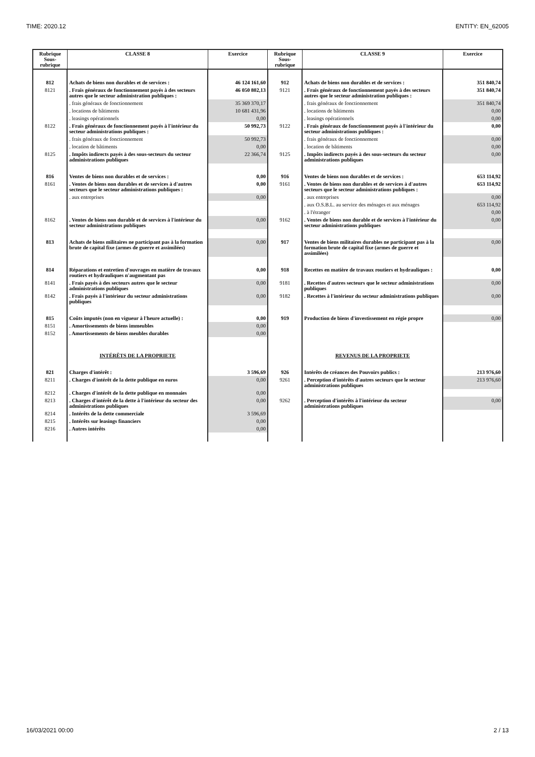TIME: 2020.12 ENTITY: EN_62005
| Rubrique Sous-rubrique | CLASSE 8 | Exercice | Rubrique Sous-rubrique | CLASSE 9 | Exercice |
| --- | --- | --- | --- | --- | --- |
| 812 | Achats de biens non durables et de services : | 46 124 161,60 | 912 | Achats de biens non durables et de services : | 351 840,74 |
| 8121 | . Frais généraux de fonctionnement payés à des secteurs autres que le secteur administration publiques : | 46 050 802,13 | 9121 | . Frais généraux de fonctionnement payés à des secteurs autres que le secteur administration publiques : | 351 840,74 |
| | . frais généraux de fonctionnement | 35 369 370,17 | | . frais généraux de fonctionnement | 351 840,74 |
| | . locations de bâtiments | 10 681 431,96 | | . locations de bâtiments | 0,00 |
| | . leasings opérationnels | 0,00 | | . leasings opérationnels | 0,00 |
| 8122 | . Frais généraux de fonctionnement payés à l'intérieur du secteur administrations publiques : | 50 992,73 | 9122 | . Frais généraux de fonctionnement payés à l'intérieur du secteur administrations publiques : | 0,00 |
| | . frais généraux de fonctionnement | 50 992,73 | | . frais généraux de fonctionnement | 0,00 |
| | . location de bâtiments | 0,00 | | . location de bâtiments | 0,00 |
| 8125 | . Impôts indirects payés à des sous-secteurs du secteur administrations publiques | 22 366,74 | 9125 | . Impôts indirects payés à des sous-secteurs du secteur administrations publiques | 0,00 |
| 816 | Ventes de biens non durables et de services : | 0,00 | 916 | Ventes de biens non durables et de services : | 653 114,92 |
| 8161 | . Ventes de biens non durables et de services à d'autres secteurs que le secteur administrations publiques : | 0,00 | 9161 | . Ventes de biens non durables et de services à d'autres secteurs que le secteur administrations publiques : | 653 114,92 |
| | . aux entreprises | 0,00 | | . aux entreprises | 0,00 |
| | | | | . aux O.S.B.L. au service des ménages et aux ménages | 653 114,92 |
| | | | | . à l'étranger | 0,00 |
| 8162 | . Ventes de biens non durable et de services à l'intérieur du secteur administrations publiques | 0,00 | 9162 | . Ventes de biens non durable et de services à l'intérieur du secteur administrations publiques | 0,00 |
| 813 | Achats de biens militaires ne participant pas à la formation brute de capital fixe (armes de guerre et assimilées) | 0,00 | 917 | Ventes de biens militaires durables ne participant pas à la formation brute de capital fixe (armes de guerre et assimilées) | 0,00 |
| 814 | Réparations et entretien d'ouvrages en matière de travaux routiers et hydrauliques n'augmentant pas | 0,00 | 918 | Recettes en matière de travaux routiers et hydrauliques : | 0,00 |
| 8141 | . Frais payés à des secteurs autres que le secteur administrations publiques | 0,00 | 9181 | . Recettes d'autres secteurs que le secteur administrations publiques | 0,00 |
| 8142 | . Frais payés à l'intérieur du secteur administrations publiques | 0,00 | 9182 | . Recettes à l'intérieur du secteur administrations publiques | 0,00 |
| 815 | Coûts imputés (non en vigueur à l'heure actuelle) : | 0,00 | 919 | Production de biens d'investissement en régie propre | 0,00 |
| 8151 | . Amortissements de biens immeubles | 0,00 | | | |
| 8152 | . Amortissements de biens meubles durables | 0,00 | | | |
| | INTÉRÊTS DE LA PROPRIETE | | | REVENUS DE LA PROPRIETE | |
| 821 | Charges d'intérêt : | 3 596,69 | 926 | Intérêts de créances des Pouvoirs publics : | 213 976,60 |
| 8211 | . Charges d'intérêt de la dette publique en euros | 0,00 | 9261 | . Perception d'intérêts d'autres secteurs que le secteur administrations publiques | 213 976,60 |
| 8212 | . Charges d'intérêt de la dette publique en monnaies | 0,00 | | | |
| 8213 | . Charges d'intérêt de la dette à l'intérieur du secteur des administrations publiques | 0,00 | 9262 | . Perception d'intérêts à l'intérieur du secteur administrations publiques | 0,00 |
| 8214 | . Intérêts de la dette commerciale | 3 596,69 | | | |
| 8215 | . Intérêts sur leasings financiers | 0,00 | | | |
| 8216 | . Autres intérêts | 0,00 | | | |
16/03/2021 00:00 2 / 13